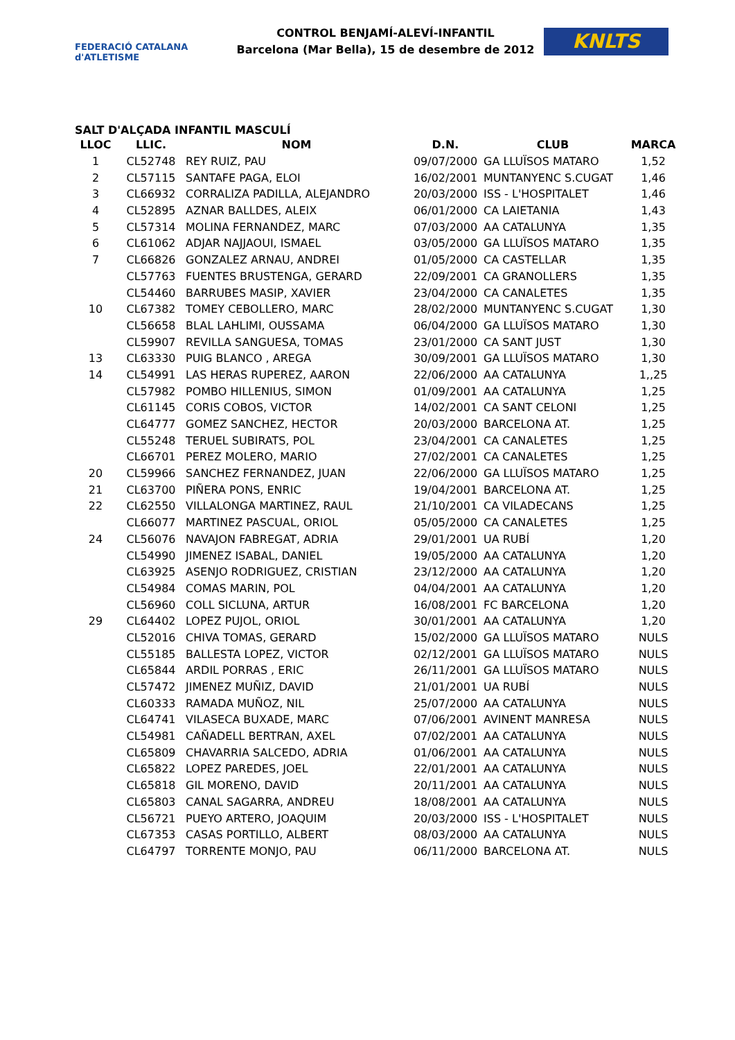FEDERACIÓ CATALANA d'ATLETISME
CONTROL BENJAMÍ-ALEVÍ-INFANTIL
Barcelona (Mar Bella), 15 de desembre de 2012
KNLTS
SALT D'ALÇADA INFANTIL MASCULÍ
| LLOC | LLIC. | NOM | D.N. | CLUB | MARCA |
| --- | --- | --- | --- | --- | --- |
| 1 | CL52748 | REY RUIZ, PAU | 09/07/2000 | GA LLUÏSOS MATARO | 1,52 |
| 2 | CL57115 | SANTAFE PAGA, ELOI | 16/02/2001 | MUNTANYENC S.CUGAT | 1,46 |
| 3 | CL66932 | CORRALIZA PADILLA, ALEJANDRO | 20/03/2000 | ISS - L'HOSPITALET | 1,46 |
| 4 | CL52895 | AZNAR BALLDES, ALEIX | 06/01/2000 | CA LAIETANIA | 1,43 |
| 5 | CL57314 | MOLINA FERNANDEZ, MARC | 07/03/2000 | AA CATALUNYA | 1,35 |
| 6 | CL61062 | ADJAR NAJJAOUI, ISMAEL | 03/05/2000 | GA LLUÏSOS MATARO | 1,35 |
| 7 | CL66826 | GONZALEZ ARNAU, ANDREI | 01/05/2000 | CA CASTELLAR | 1,35 |
| | CL57763 | FUENTES BRUSTENGA, GERARD | 22/09/2001 | CA GRANOLLERS | 1,35 |
| | CL54460 | BARRUBES MASIP, XAVIER | 23/04/2000 | CA CANALETES | 1,35 |
| 10 | CL67382 | TOMEY CEBOLLERO, MARC | 28/02/2000 | MUNTANYENC S.CUGAT | 1,30 |
| | CL56658 | BLAL LAHLIMI, OUSSAMA | 06/04/2000 | GA LLUÏSOS MATARO | 1,30 |
| | CL59907 | REVILLA SANGUESA, TOMAS | 23/01/2000 | CA SANT JUST | 1,30 |
| 13 | CL63330 | PUIG BLANCO , AREGA | 30/09/2001 | GA LLUÏSOS MATARO | 1,30 |
| 14 | CL54991 | LAS HERAS RUPEREZ, AARON | 22/06/2000 | AA CATALUNYA | 1,,25 |
| | CL57982 | POMBO HILLENIUS, SIMON | 01/09/2001 | AA CATALUNYA | 1,25 |
| | CL61145 | CORIS COBOS, VICTOR | 14/02/2001 | CA SANT CELONI | 1,25 |
| | CL64777 | GOMEZ SANCHEZ, HECTOR | 20/03/2000 | BARCELONA AT. | 1,25 |
| | CL55248 | TERUEL SUBIRATS, POL | 23/04/2001 | CA CANALETES | 1,25 |
| | CL66701 | PEREZ MOLERO, MARIO | 27/02/2001 | CA CANALETES | 1,25 |
| 20 | CL59966 | SANCHEZ FERNANDEZ, JUAN | 22/06/2000 | GA LLUÏSOS MATARO | 1,25 |
| 21 | CL63700 | PIÑERA PONS, ENRIC | 19/04/2001 | BARCELONA AT. | 1,25 |
| 22 | CL62550 | VILLALONGA MARTINEZ, RAUL | 21/10/2001 | CA VILADECANS | 1,25 |
| | CL66077 | MARTINEZ PASCUAL, ORIOL | 05/05/2000 | CA CANALETES | 1,25 |
| 24 | CL56076 | NAVAJON FABREGAT, ADRIA | 29/01/2001 | UA RUBÍ | 1,20 |
| | CL54990 | JIMENEZ ISABAL, DANIEL | 19/05/2000 | AA CATALUNYA | 1,20 |
| | CL63925 | ASENJO RODRIGUEZ, CRISTIAN | 23/12/2000 | AA CATALUNYA | 1,20 |
| | CL54984 | COMAS MARIN, POL | 04/04/2001 | AA CATALUNYA | 1,20 |
| | CL56960 | COLL SICLUNA, ARTUR | 16/08/2001 | FC BARCELONA | 1,20 |
| 29 | CL64402 | LOPEZ PUJOL, ORIOL | 30/01/2001 | AA CATALUNYA | 1,20 |
| | CL52016 | CHIVA TOMAS, GERARD | 15/02/2000 | GA LLUÏSOS MATARO | NULS |
| | CL55185 | BALLESTA LOPEZ, VICTOR | 02/12/2001 | GA LLUÏSOS MATARO | NULS |
| | CL65844 | ARDIL PORRAS , ERIC | 26/11/2001 | GA LLUÏSOS MATARO | NULS |
| | CL57472 | JIMENEZ MUÑIZ, DAVID | 21/01/2001 | UA RUBÍ | NULS |
| | CL60333 | RAMADA MUÑOZ, NIL | 25/07/2000 | AA CATALUNYA | NULS |
| | CL64741 | VILASECA BUXADE, MARC | 07/06/2001 | AVINENT MANRESA | NULS |
| | CL54981 | CAÑADELL BERTRAN, AXEL | 07/02/2001 | AA CATALUNYA | NULS |
| | CL65809 | CHAVARRIA SALCEDO, ADRIA | 01/06/2001 | AA CATALUNYA | NULS |
| | CL65822 | LOPEZ PAREDES, JOEL | 22/01/2001 | AA CATALUNYA | NULS |
| | CL65818 | GIL MORENO, DAVID | 20/11/2001 | AA CATALUNYA | NULS |
| | CL65803 | CANAL SAGARRA, ANDREU | 18/08/2001 | AA CATALUNYA | NULS |
| | CL56721 | PUEYO ARTERO, JOAQUIM | 20/03/2000 | ISS - L'HOSPITALET | NULS |
| | CL67353 | CASAS PORTILLO, ALBERT | 08/03/2000 | AA CATALUNYA | NULS |
| | CL64797 | TORRENTE MONJO, PAU | 06/11/2000 | BARCELONA AT. | NULS |